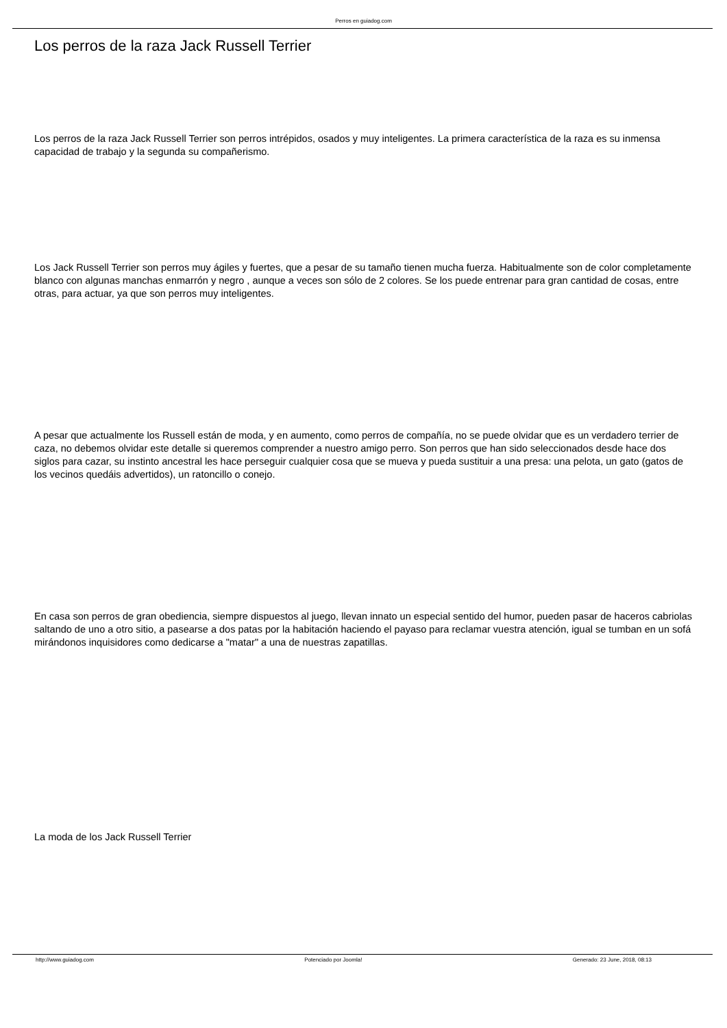Perros en guiadog.com
Los perros de la raza Jack Russell Terrier
Los perros de la raza Jack Russell Terrier son perros intrépidos, osados y muy inteligentes. La primera característica de la raza es su inmensa capacidad de trabajo y la segunda su compañerismo.
Los Jack Russell Terrier son perros muy ágiles y fuertes, que a pesar de su tamaño tienen mucha fuerza. Habitualmente son de color completamente blanco con algunas manchas enmarrón y negro , aunque a veces son sólo de 2 colores. Se los puede entrenar para gran cantidad de cosas, entre otras, para actuar, ya que son perros muy inteligentes.
A pesar que actualmente los Russell están de moda, y en aumento, como perros de compañía, no se puede olvidar que es un verdadero terrier de caza, no debemos olvidar este detalle si queremos comprender a nuestro amigo perro. Son perros que han sido seleccionados desde hace dos siglos para cazar, su instinto ancestral les hace perseguir cualquier cosa que se mueva y pueda sustituir a una presa: una pelota, un gato (gatos de los vecinos quedáis advertidos), un ratoncillo o conejo.
En casa son perros de gran obediencia, siempre dispuestos al juego, llevan innato un especial sentido del humor, pueden pasar de haceros cabriolas saltando de uno a otro sitio, a pasearse a dos patas por la habitación haciendo el payaso para reclamar vuestra atención, igual se tumban en un sofá mirándonos inquisidores como dedicarse a "matar" a una de nuestras zapatillas.
La moda de los Jack Russell Terrier
http://www.guiadog.com Potenciado por Joomla! Generado: 23 June, 2018, 08:13